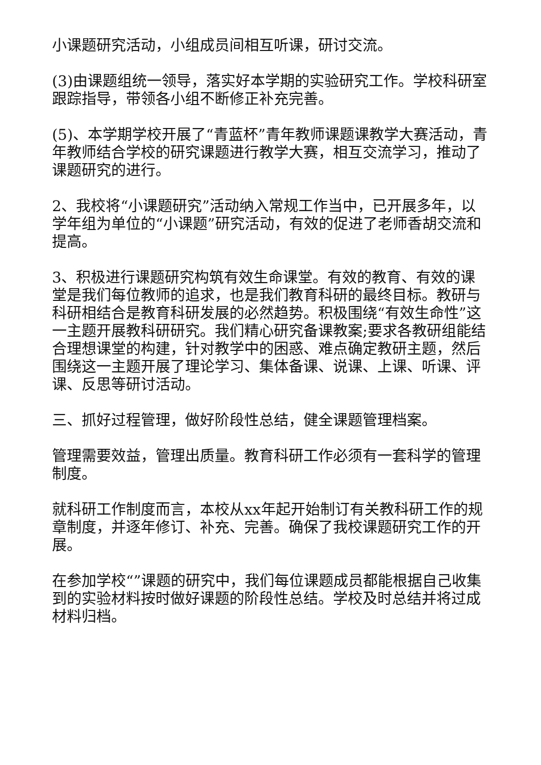小课题研究活动，小组成员间相互听课，研讨交流。
(3)由课题组统一领导，落实好本学期的实验研究工作。学校科研室跟踪指导，带领各小组不断修正补充完善。
(5)、本学期学校开展了“青蓝杯”青年教师课题课教学大赛活动，青年教师结合学校的研究课题进行教学大赛，相互交流学习，推动了课题研究的进行。
2、我校将“小课题研究”活动纳入常规工作当中，已开展多年，以学年组为单位的“小课题”研究活动，有效的促进了老师香胡交流和提高。
3、积极进行课题研究构筑有效生命课堂。有效的教育、有效的课堂是我们每位教师的追求，也是我们教育科研的最终目标。教研与科研相结合是教育科研发展的必然趋势。积极围绕“有效生命性”这一主题开展教科研研究。我们精心研究备课教案;要求各教研组能结合理想课堂的构建，针对教学中的困惑、难点确定教研主题，然后围绕这一主题开展了理论学习、集体备课、说课、上课、听课、评课、反思等研讨活动。
三、抓好过程管理，做好阶段性总结，健全课题管理档案。
管理需要效益，管理出质量。教育科研工作必须有一套科学的管理制度。
就科研工作制度而言，本校从xx年起开始制订有关教科研工作的规章制度，并逐年修订、补充、完善。确保了我校课题研究工作的开展。
在参加学校“”课题的研究中，我们每位课题成员都能根据自己收集到的实验材料按时做好课题的阶段性总结。学校及时总结并将过成材料归档。